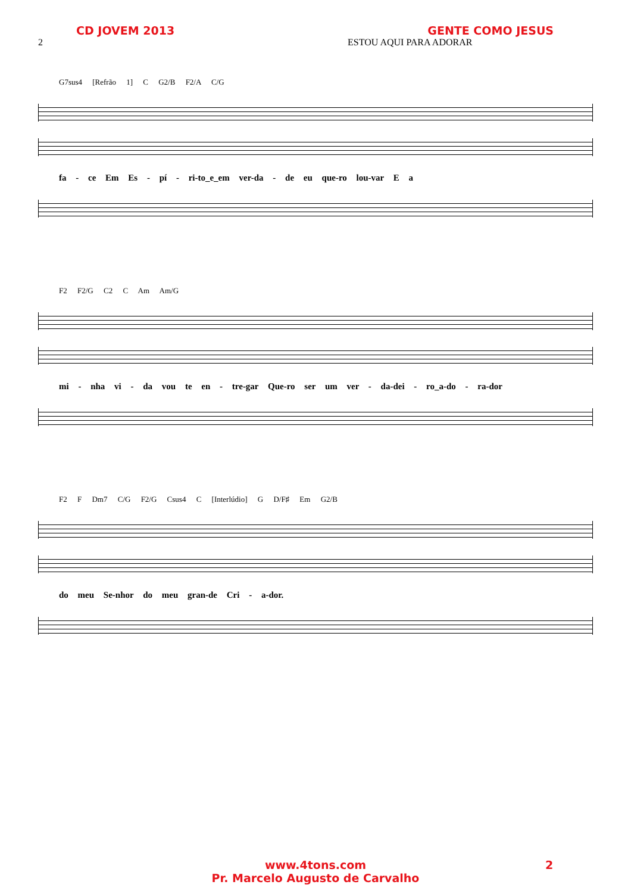CD JOVEM 2013 GENTE COMO JESUS
2 ESTOU AQUI PARA ADORAR
G7sus4 [Refrão 1] C G2/B F2/A C/G
fa - ce Em Es - pí - ri-to_e_em ver-da - de eu que-ro lou-var E a
F2 F2/G C2 C Am Am/G
mi - nha vi - da vou te en - tre-gar Que-ro ser um ver - da-dei - ro_a-do - ra-dor
F2 F Dm7 C/G F2/G Csus4 C [Interlúdio] G D/F♯ Em G2/B
do meu Se-nhor do meu gran-de Cri - a-dor.
www.4tons.com
Pr. Marcelo Augusto de Carvalho
2